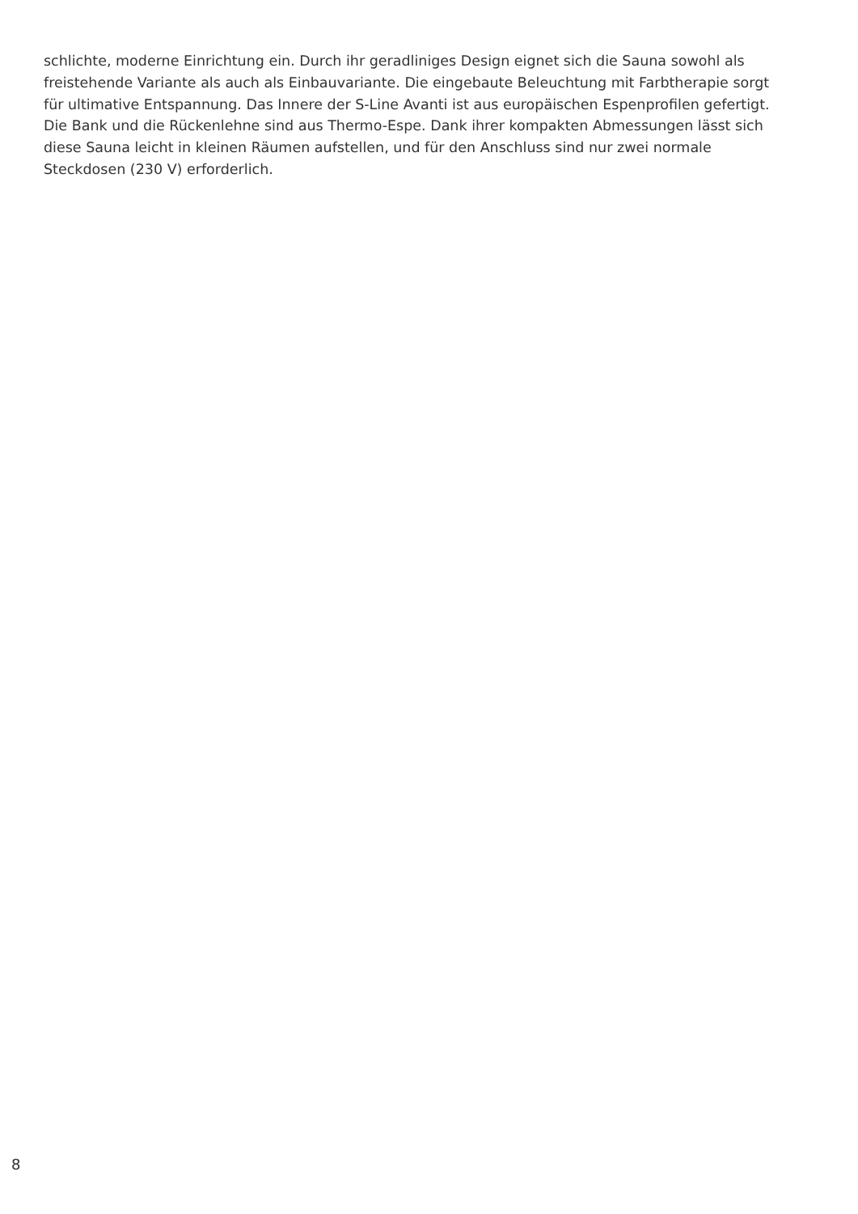schlichte, moderne Einrichtung ein. Durch ihr geradliniges Design eignet sich die Sauna sowohl als
freistehende Variante als auch als Einbauvariante. Die eingebaute Beleuchtung mit Farbtherapie sorgt
für ultimative Entspannung. Das Innere der S-Line Avanti ist aus europäischen Espenprofilen gefertigt.
Die Bank und die Rückenlehne sind aus Thermo-Espe. Dank ihrer kompakten Abmessungen lässt sich
diese Sauna leicht in kleinen Räumen aufstellen, und für den Anschluss sind nur zwei normale
Steckdosen (230 V) erforderlich.
8